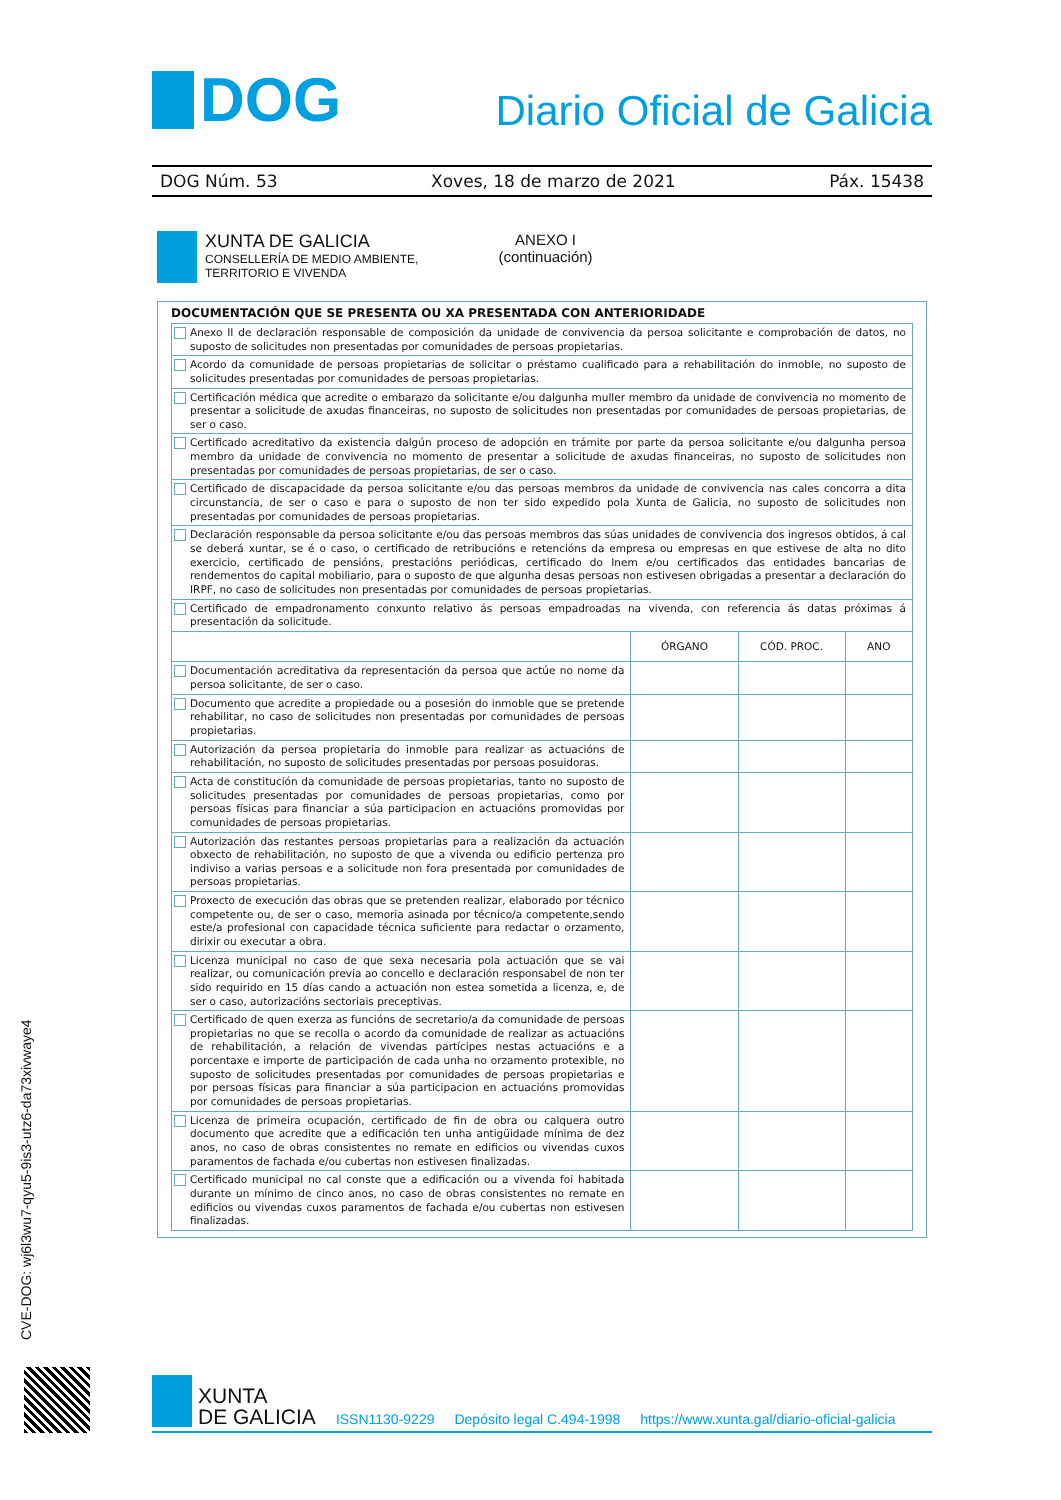DOG
Diario Oficial de Galicia
DOG Núm. 53 Xoves, 18 de marzo de 2021 Páx. 15438
XUNTA DE GALICIA
CONSELLERÍA DE MEDIO AMBIENTE,
TERRITORIO E VIVENDA
ANEXO I
(continuación)
DOCUMENTACIÓN QUE SE PRESENTA OU XA PRESENTADA CON ANTERIORIDADE
| Anexo II de declaración responsable de composición da unidade de convivencia da persoa solicitante e comprobación de datos, no suposto de solicitudes non presentadas por comunidades de persoas propietarias. | | | |
| Acordo da comunidade de persoas propietarias de solicitar o préstamo cualificado para a rehabilitación do inmoble, no suposto de solicitudes presentadas por comunidades de persoas propietarias. | | | |
| Certificación médica que acredite o embarazo da solicitante e/ou dalgunha muller membro da unidade de convivencia no momento de presentar a solicitude de axudas financeiras, no suposto de solicitudes non presentadas por comunidades de persoas propietarias, de ser o caso. | | | |
| Certificado acreditativo da existencia dalgún proceso de adopción en trámite por parte da persoa solicitante e/ou dalgunha persoa membro da unidade de convivencia no momento de presentar a solicitude de axudas financeiras, no suposto de solicitudes non presentadas por comunidades de persoas propietarias, de ser o caso. | | | |
| Certificado de discapacidade da persoa solicitante e/ou das persoas membros da unidade de convivencia nas cales concorra a dita circunstancia, de ser o caso e para o suposto de non ter sido expedido pola Xunta de Galicia, no suposto de solicitudes non presentadas por comunidades de persoas propietarias. | | | |
| Declaración responsable da persoa solicitante e/ou das persoas membros das súas unidades de convivencia dos ingresos obtidos, á cal se deberá xuntar, se é o caso, o certificado de retribucións e retencións da empresa ou empresas en que estivese de alta no dito exercicio, certificado de pensións, prestacións periódicas, certificado do Inem e/ou certificados das entidades bancarias de rendementos do capital mobiliario, para o suposto de que algunha desas persoas non estivesen obrigadas a presentar a declaración do IRPF, no caso de solicitudes non presentadas por comunidades de persoas propietarias. | | | |
| Certificado de empadronamento conxunto relativo ás persoas empadroadas na vivenda, con referencia ás datas próximas á presentación da solicitude. | | | |
| | ÓRGANO | CÓD. PROC. | ANO |
| Documentación acreditativa da representación da persoa que actúe no nome da persoa solicitante, de ser o caso. | | | |
| Documento que acredite a propiedade ou a posesión do inmoble que se pretende rehabilitar, no caso de solicitudes non presentadas por comunidades de persoas propietarias. | | | |
| Autorización da persoa propietaria do inmoble para realizar as actuacións de rehabilitación, no suposto de solicitudes presentadas por persoas posuidoras. | | | |
| Acta de constitución da comunidade de persoas propietarias, tanto no suposto de solicitudes presentadas por comunidades de persoas propietarias, como por persoas físicas para financiar a súa participacion en actuacións promovidas por comunidades de persoas propietarias. | | | |
| Autorización das restantes persoas propietarias para a realización da actuación obxecto de rehabilitación, no suposto de que a vivenda ou edificio pertenza pro indiviso a varias persoas e a solicitude non fora presentada por comunidades de persoas propietarias. | | | |
| Proxecto de execución das obras que se pretenden realizar, elaborado por técnico competente ou, de ser o caso, memoria asinada por técnico/a competente,sendo este/a profesional con capacidade técnica suficiente para redactar o orzamento, dirixir ou executar a obra. | | | |
| Licenza municipal no caso de que sexa necesaria pola actuación que se vai realizar, ou comunicación previa ao concello e declaración responsabel de non ter sido requirido en 15 días cando a actuación non estea sometida a licenza, e, de ser o caso, autorizacións sectoriais preceptivas. | | | |
| Certificado de quen exerza as funcións de secretario/a da comunidade de persoas propietarias no que se recolla o acordo da comunidade de realizar as actuacións de rehabilitación, a relación de vivendas partícipes nestas actuacións e a porcentaxe e importe de participación de cada unha no orzamento protexible, no suposto de solicitudes presentadas por comunidades de persoas propietarias e por persoas físicas para financiar a súa participacion en actuacións promovidas por comunidades de persoas propietarias. | | | |
| Licenza de primeira ocupación, certificado de fin de obra ou calquera outro documento que acredite que a edificación ten unha antigüidade mínima de dez anos, no caso de obras consistentes no remate en edificios ou vivendas cuxos paramentos de fachada e/ou cubertas non estivesen finalizadas. | | | |
| Certificado municipal no cal conste que a edificación ou a vivenda foi habitada durante un mínimo de cinco anos, no caso de obras consistentes no remate en edificios ou vivendas cuxos paramentos de fachada e/ou cubertas non estivesen finalizadas. | | | |
CVE-DOG: wj6l3wu7-qyu5-9is3-utz6-da73xivwaye4
XUNTA
DE GALICIA
ISSN1130-9229 Depósito legal C.494-1998 https://www.xunta.gal/diario-oficial-galicia